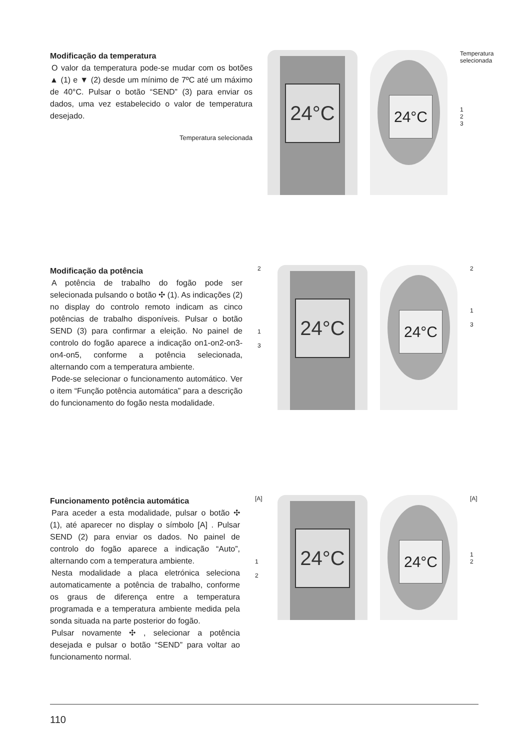Modificação da temperatura
O valor da temperatura pode-se mudar com os botões ▲ (1) e ▼ (2) desde um mínimo de 7ºC até um máximo de 40°C. Pulsar o botão “SEND” (3) para enviar os dados, uma vez estabelecido o valor de temperatura desejado.
Temperatura selecionada
24°C
24°C
Temperatura selecionada
1
2
3
Modificação da potência
A potência de trabalho do fogão pode ser selecionada pulsando o botão ✣ (1). As indicações (2) no display do controlo remoto indicam as cinco potências de trabalho disponíveis. Pulsar o botão SEND (3) para confirmar a eleição. No painel de controlo do fogão aparece a indicação on1-on2-on3-on4-on5, conforme a potência selecionada, alternando com a temperatura ambiente.
Pode-se selecionar o funcionamento automático. Ver o item “Função potência automática” para a descrição do funcionamento do fogão nesta modalidade.
2
1
3
24°C
24°C
2
1
3
Funcionamento potência automática
Para aceder a esta modalidade, pulsar o botão ✣ (1), até aparecer no display o símbolo [A] . Pulsar SEND (2) para enviar os dados. No painel de controlo do fogão aparece a indicação “Auto”, alternando com a temperatura ambiente.
Nesta modalidade a placa eletrónica seleciona automaticamente a potência de trabalho, conforme os graus de diferença entre a temperatura programada e a temperatura ambiente medida pela sonda situada na parte posterior do fogão.
Pulsar novamente ✣ , selecionar a potência desejada e pulsar o botão “SEND” para voltar ao funcionamento normal.
[A]
1
2
24°C
24°C
[A]
1
2
110